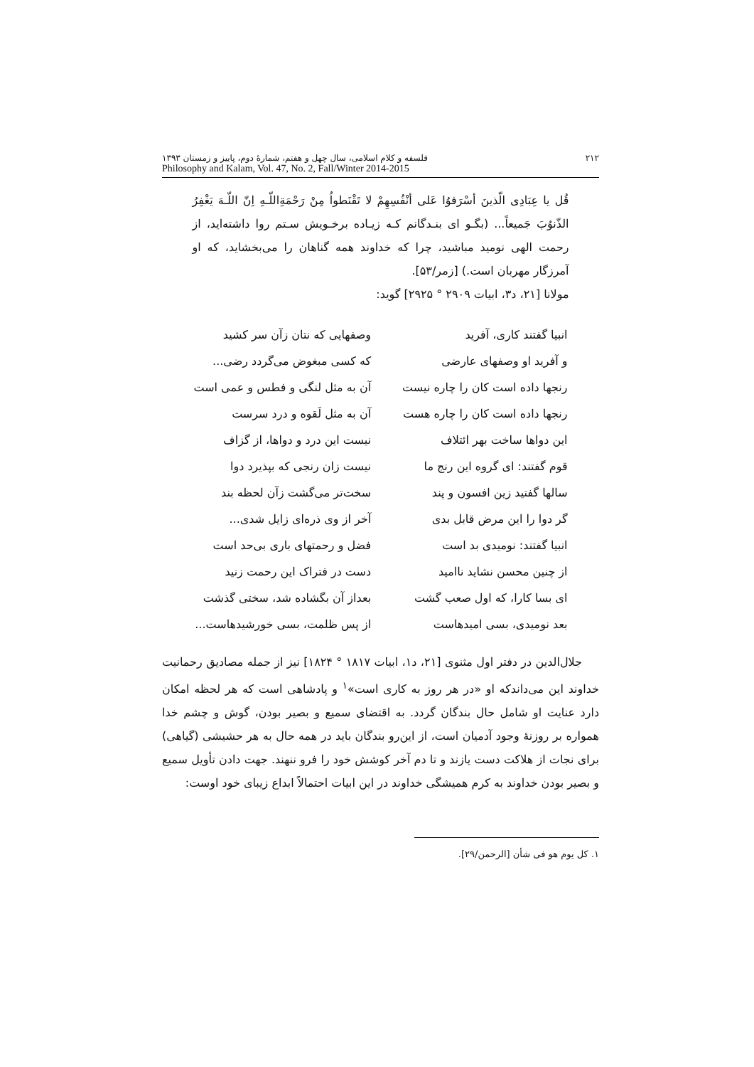۲۱۲ فلسفه و کلام اسلامی، سال چهل و هفتم، شمارهٔ دوم، پاییز و زمستان ۱۳۹۳
Philosophy and Kalam, Vol. 47, No. 2, Fall/Winter 2014-2015
قُل یا عِبَادِی الّذینَ أسْرَفوُا عَلی أنْفُسِهِمْ لا تَقْنَطواُ مِنْ رَحْمَةِاللّـهِ اِنّ اللّـهَ یَغْفِرُ الذّنوُبَ جَمیعاً... (بگـو ای بنـدگانم کـه زیـاده برخـویش سـتم روا داشته‌اید، از رحمت الهی نومید مباشید، چرا که خداوند همه گناهان را می‌بخشاید، که او آمرزگار مهربان است.) [زمر/۵۳].
مولانا [۲۱، د۳، ابیات ۲۹۰۹ ° ۲۹۲۵] گوید:
| انبیا گفتند کاری، آفرید | وصفهایی که نتان زآن سر کشید |
| و آفرید او وصفهای عارضی | که کسی مبغوض می‌گردد رضی... |
| رنجها داده است کان را چاره نیست | آن به مثل لنگی و فطس و عمی است |
| رنجها داده است کان را چاره هست | آن به مثل لَقوه و درد سرست |
| این دواها ساخت بهر ائتلاف | نیست این درد و دواها، از گزاف |
| قوم گفتند: ای گروه این رنج ما | نیست زان رنجی که بپذیرد دوا |
| سالها گفتید زین افسون و پند | سخت‌تر می‌گشت زآن لحظه بند |
| گر دوا را این مرض قابل بدی | آخر از وی ذره‌ای زایل شدی... |
| انبیا گفتند: نومیدی بد است | فضل و رحمتهای باری بی‌حد است |
| از چنین محسن نشاید ناامید | دست در فتراک این رحمت زنید |
| ای بسا کارا، که اول صعب گشت | بعداز آن بگشاده شد، سختی گذشت |
| بعد نومیدی، بسی امیدهاست | از پس ظلمت، بسی خورشیدهاست... |
جلال‌الدین در دفتر اول مثنوی [۲۱، د۱، ابیات ۱۸۱۷ ° ۱۸۲۴] نیز از جمله مصادیق رحمانیت خداوند این می‌داندکه او «در هر روز به کاری است»<sup>۱</sup> و پادشاهی است که هر لحظه امکان دارد عنایت او شامل حال بندگان گردد. به اقتضای سمیع و بصیر بودن، گوش و چشم خدا همواره بر روزنهٔ وجود آدمیان است، از این‌رو بندگان باید در همه حال به هر حشیشی (گیاهی) برای نجات از هلاکت دست یازند و تا دم آخر کوشش خود را فرو ننهند. جهت دادن تأویل سمیع و بصیر بودن خداوند به کرم همیشگی خداوند در این ابیات احتمالاً ابداع زیبای خود اوست:
۱. کل یوم هو فی شأن [الرحمن/۲۹].